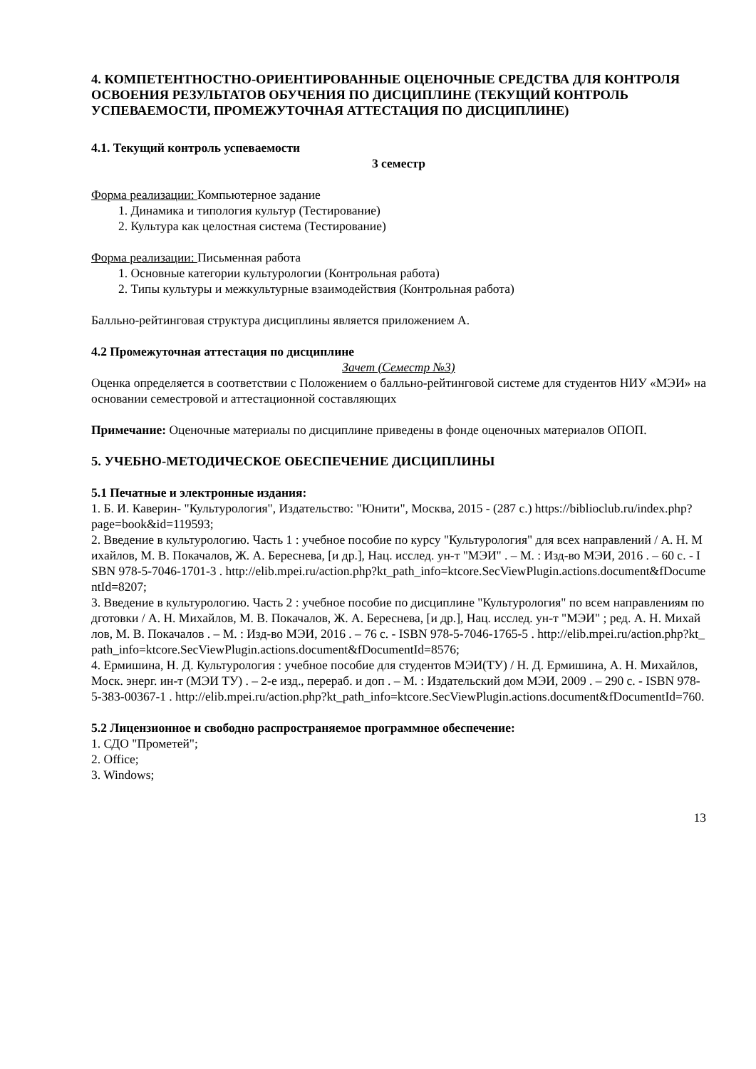4. КОМПЕТЕНТНОСТНО-ОРИЕНТИРОВАННЫЕ ОЦЕНОЧНЫЕ СРЕДСТВА ДЛЯ КОНТРОЛЯ ОСВОЕНИЯ РЕЗУЛЬТАТОВ ОБУЧЕНИЯ ПО ДИСЦИПЛИНЕ (ТЕКУЩИЙ КОНТРОЛЬ УСПЕВАЕМОСТИ, ПРОМЕЖУТОЧНАЯ АТТЕСТАЦИЯ ПО ДИСЦИПЛИНЕ)
4.1. Текущий контроль успеваемости
3 семестр
Форма реализации: Компьютерное задание
1. Динамика и типология культур (Тестирование)
2. Культура как целостная система (Тестирование)
Форма реализации: Письменная работа
1. Основные категории культурологии (Контрольная работа)
2. Типы культуры и межкультурные взаимодействия (Контрольная работа)
Балльно-рейтинговая структура дисциплины является приложением А.
4.2 Промежуточная аттестация по дисциплине
Зачет (Семестр №3)
Оценка определяется в соответствии с Положением о балльно-рейтинговой системе для студентов НИУ «МЭИ» на основании семестровой и аттестационной составляющих
Примечание: Оценочные материалы по дисциплине приведены в фонде оценочных материалов ОПОП.
5. УЧЕБНО-МЕТОДИЧЕСКОЕ ОБЕСПЕЧЕНИЕ ДИСЦИПЛИНЫ
5.1 Печатные и электронные издания:
1. Б. И. Каверин- "Культурология", Издательство: "Юнити", Москва, 2015 - (287 с.) https://biblioclub.ru/index.php?page=book&id=119593;
2. Введение в культурологию. Часть 1 : учебное пособие по курсу "Культурология" для всех направлений / А. Н. Михайлов, М. В. Покачалов, Ж. А. Береснева, [и др.], Нац. исслед. ун-т "МЭИ" . – М. : Изд-во МЭИ, 2016 . – 60 с. - ISBN 978-5-7046-1701-3 . http://elib.mpei.ru/action.php?kt_path_info=ktcore.SecViewPlugin.actions.document&fDocumentId=8207;
3. Введение в культурологию. Часть 2 : учебное пособие по дисциплине "Культурология" по всем направлениям подготовки / А. Н. Михайлов, М. В. Покачалов, Ж. А. Береснева, [и др.], Нац. исслед. ун-т "МЭИ" ; ред. А. Н. Михайлов, М. В. Покачалов . – М. : Изд-во МЭИ, 2016 . – 76 с. - ISBN 978-5-7046-1765-5 . http://elib.mpei.ru/action.php?kt_path_info=ktcore.SecViewPlugin.actions.document&fDocumentId=8576;
4. Ермишина, Н. Д. Культурология : учебное пособие для студентов МЭИ(ТУ) / Н. Д. Ермишина, А. Н. Михайлов, Моск. энерг. ин-т (МЭИ ТУ) . – 2-е изд., перераб. и доп . – М. : Издательский дом МЭИ, 2009 . – 290 с. - ISBN 978-5-383-00367-1 . http://elib.mpei.ru/action.php?kt_path_info=ktcore.SecViewPlugin.actions.document&fDocumentId=760.
5.2 Лицензионное и свободно распространяемое программное обеспечение:
1. СДО "Прометей";
2. Office;
3. Windows;
13